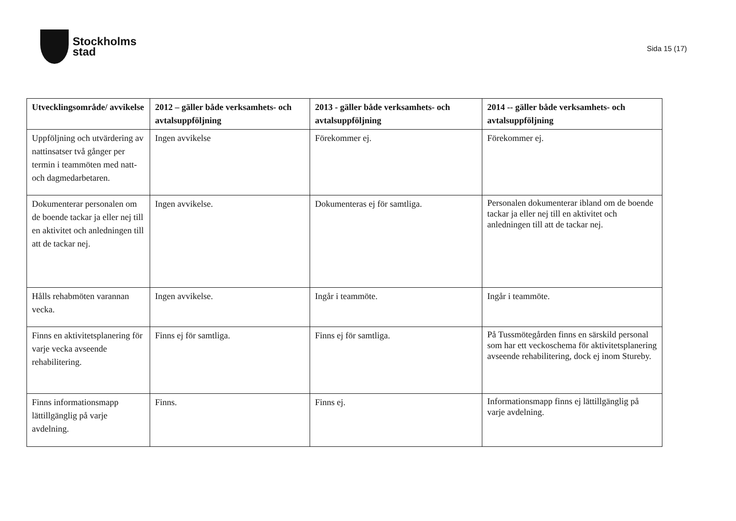Stockholms
stad
Sida 15 (17)
| Utvecklingsområde/ avvikelse | 2012 – gäller både verksamhets- och avtalsuppföljning | 2013 - gäller både verksamhets- och avtalsuppföljning | 2014 -- gäller både verksamhets- och avtalsuppföljning |
| --- | --- | --- | --- |
| Uppföljning och utvärdering av nattinsatser två gånger per termin i teammöten med natt- och dagmedarbetaren. | Ingen avvikelse | Förekommer ej. | Förekommer ej. |
| Dokumenterar personalen om de boende tackar ja eller nej till en aktivitet och anledningen till att de tackar nej. | Ingen avvikelse. | Dokumenteras ej för samtliga. | Personalen dokumenterar ibland om de boende tackar ja eller nej till en aktivitet och anledningen till att de tackar nej. |
| Hålls rehabmöten varannan vecka. | Ingen avvikelse. | Ingår i teammöte. | Ingår i teammöte. |
| Finns en aktivitetsplanering för varje vecka avseende rehabilitering. | Finns ej för samtliga. | Finns ej för samtliga. | På Tussmötegården finns en särskild personal som har ett veckoschema för aktivitetsplanering avseende rehabilitering, dock ej inom Stureby. |
| Finns informationsmapp lättillgänglig på varje avdelning. | Finns. | Finns ej. | Informationsmapp finns ej lättillgänglig på varje avdelning. |